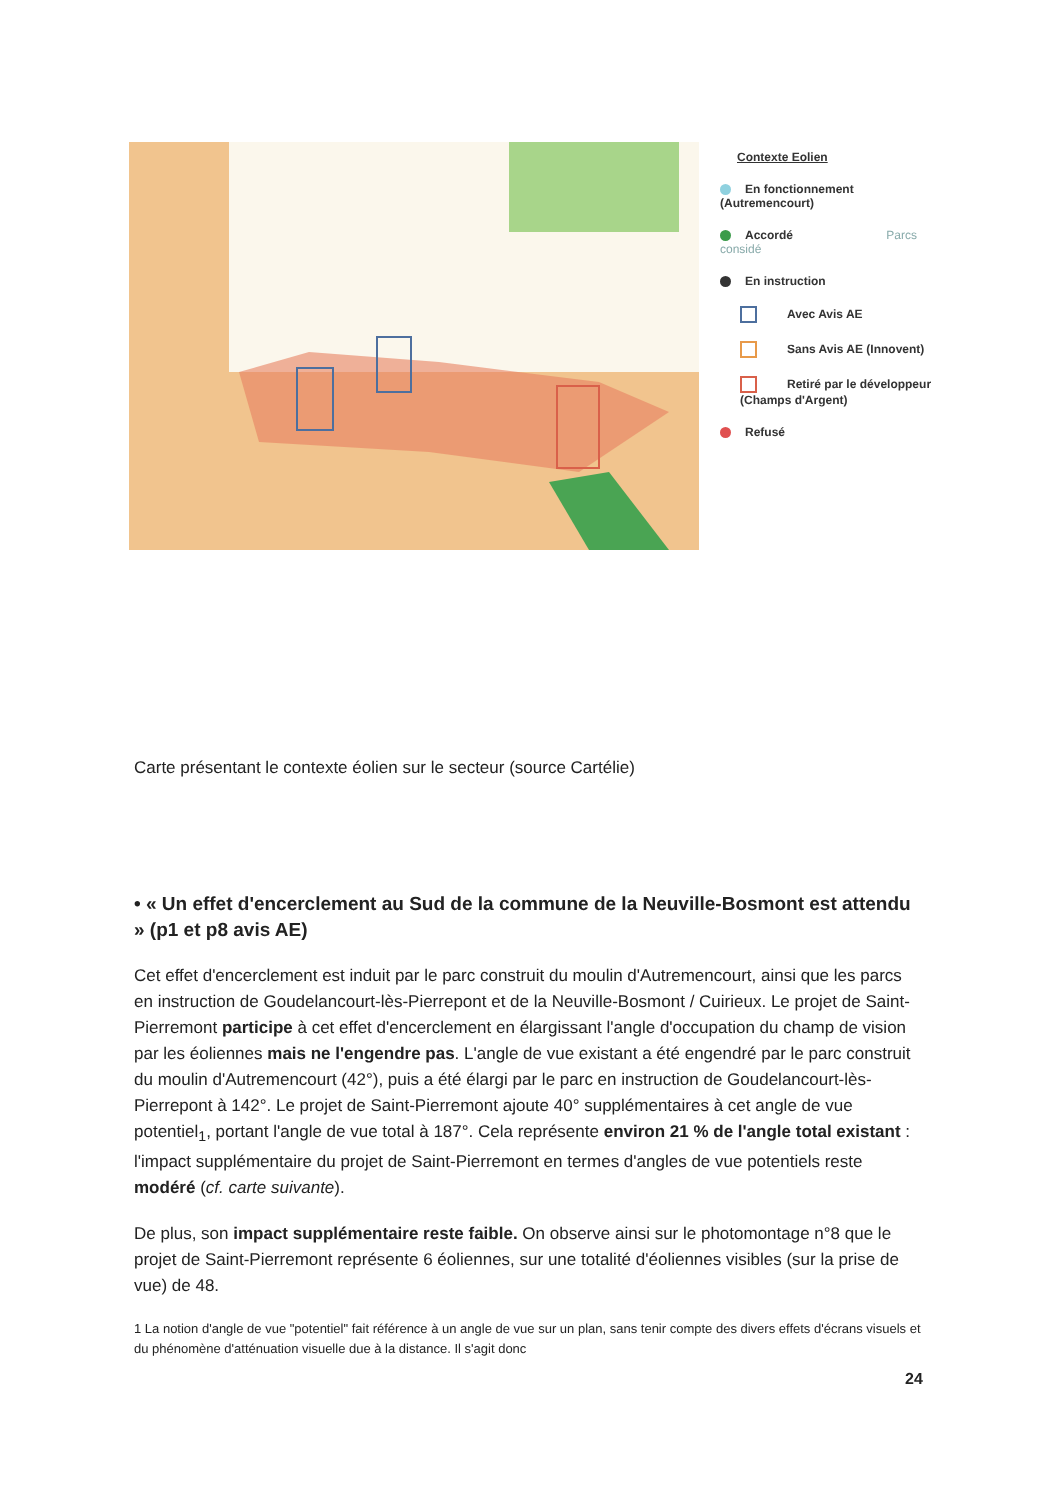Contexte Eolien
En fonctionnement (Autremencourt)
Accordé Parcs considé
En instruction
Avec Avis AE
Sans Avis AE (Innovent)
Retiré par le développeur (Champs d'Argent)
Refusé
Carte présentant le contexte éolien sur le secteur (source Cartélie)
• « Un effet d'encerclement au Sud de la commune de la Neuville-Bosmont est attendu » (p1 et p8 avis AE)
Cet effet d'encerclement est induit par le parc construit du moulin d'Autremencourt, ainsi que les parcs en instruction de Goudelancourt-lès-Pierrepont et de la Neuville-Bosmont / Cuirieux. Le projet de Saint-Pierremont participe à cet effet d'encerclement en élargissant l'angle d'occupation du champ de vision par les éoliennes mais ne l'engendre pas. L'angle de vue existant a été engendré par le parc construit du moulin d'Autremencourt (42°), puis a été élargi par le parc en instruction de Goudelancourt-lès-Pierrepont à 142°. Le projet de Saint-Pierremont ajoute 40° supplémentaires à cet angle de vue potentiel<sub>1</sub>, portant l'angle de vue total à 187°. Cela représente environ 21 % de l'angle total existant : l'impact supplémentaire du projet de Saint-Pierremont en termes d'angles de vue potentiels reste modéré (cf. carte suivante).
De plus, son impact supplémentaire reste faible. On observe ainsi sur le photomontage n°8 que le projet de Saint-Pierremont représente 6 éoliennes, sur une totalité d'éoliennes visibles (sur la prise de vue) de 48.
1 La notion d'angle de vue "potentiel" fait référence à un angle de vue sur un plan, sans tenir compte des divers effets d'écrans visuels et du phénomène d'atténuation visuelle due à la distance. Il s'agit donc
24